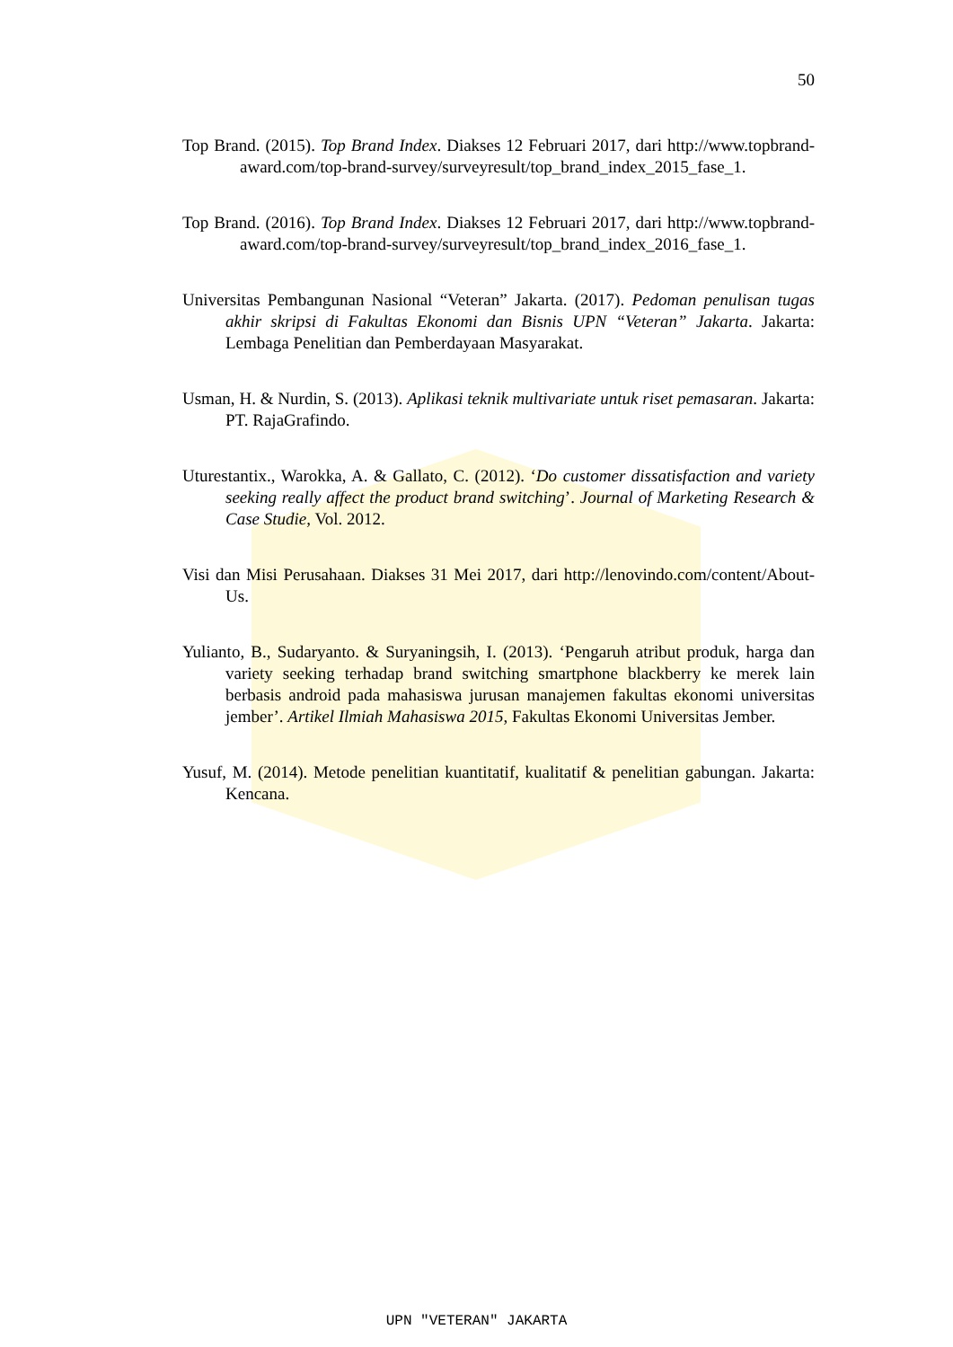50
Top Brand. (2015). Top Brand Index. Diakses 12 Februari 2017, dari http://www.topbrand-award.com/top-brand-survey/surveyresult/top_brand_index_2015_fase_1.
Top Brand. (2016). Top Brand Index. Diakses 12 Februari 2017, dari http://www.topbrand-award.com/top-brand-survey/surveyresult/top_brand_index_2016_fase_1.
Universitas Pembangunan Nasional “Veteran” Jakarta. (2017). Pedoman penulisan tugas akhir skripsi di Fakultas Ekonomi dan Bisnis UPN “Veteran” Jakarta. Jakarta: Lembaga Penelitian dan Pemberdayaan Masyarakat.
Usman, H. & Nurdin, S. (2013). Aplikasi teknik multivariate untuk riset pemasaran. Jakarta: PT. RajaGrafindo.
Uturestantix., Warokka, A. & Gallato, C. (2012). ‘Do customer dissatisfaction and variety seeking really affect the product brand switching’. Journal of Marketing Research & Case Studie, Vol. 2012.
Visi dan Misi Perusahaan. Diakses 31 Mei 2017, dari http://lenovindo.com/content/About-Us.
Yulianto, B., Sudaryanto. & Suryaningsih, I. (2013). ‘Pengaruh atribut produk, harga dan variety seeking terhadap brand switching smartphone blackberry ke merek lain berbasis android pada mahasiswa jurusan manajemen fakultas ekonomi universitas jember’. Artikel Ilmiah Mahasiswa 2015, Fakultas Ekonomi Universitas Jember.
Yusuf, M. (2014). Metode penelitian kuantitatif, kualitatif & penelitian gabungan. Jakarta: Kencana.
UPN "VETERAN" JAKARTA